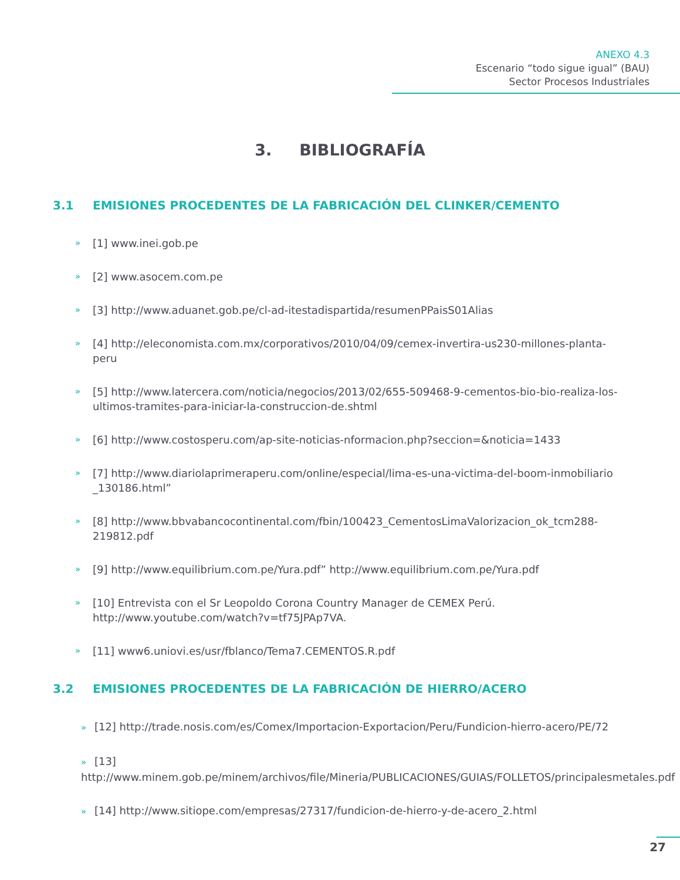ANEXO 4.3
Escenario “todo sigue igual” (BAU)
Sector Procesos Industriales
3. BIBLIOGRAFÍA
3.1 EMISIONES PROCEDENTES DE LA FABRICACIÓN DEL CLINKER/CEMENTO
» [1] www.inei.gob.pe
» [2] www.asocem.com.pe
» [3] http://www.aduanet.gob.pe/cl-ad-itestadispartida/resumenPPaisS01Alias
» [4] http://eleconomista.com.mx/corporativos/2010/04/09/cemex-invertira-us230-millones-planta-peru
» [5] http://www.latercera.com/noticia/negocios/2013/02/655-509468-9-cementos-bio-bio-realiza-los-ultimos-tramites-para-iniciar-la-construccion-de.shtml
» [6] http://www.costosperu.com/ap-site-noticias-nformacion.php?seccion=&noticia=1433
» [7] http://www.diariolaprimeraperu.com/online/especial/lima-es-una-victima-del-boom-inmobiliario _130186.html”
» [8] http://www.bbvabancocontinental.com/fbin/100423_CementosLimaValorizacion_ok_tcm288-219812.pdf
» [9] http://www.equilibrium.com.pe/Yura.pdf” http://www.equilibrium.com.pe/Yura.pdf
» [10] Entrevista con el Sr Leopoldo Corona Country Manager de CEMEX Perú. http://www.youtube.com/watch?v=tf75JPAp7VA.
» [11] www6.uniovi.es/usr/fblanco/Tema7.CEMENTOS.R.pdf
3.2 EMISIONES PROCEDENTES DE LA FABRICACIÓN DE HIERRO/ACERO
» [12] http://trade.nosis.com/es/Comex/Importacion-Exportacion/Peru/Fundicion-hierro-acero/PE/72
» [13] http://www.minem.gob.pe/minem/archivos/file/Mineria/PUBLICACIONES/GUIAS/FOLLETOS/principalesmetales.pdf
» [14] http://www.sitiope.com/empresas/27317/fundicion-de-hierro-y-de-acero_2.html
27